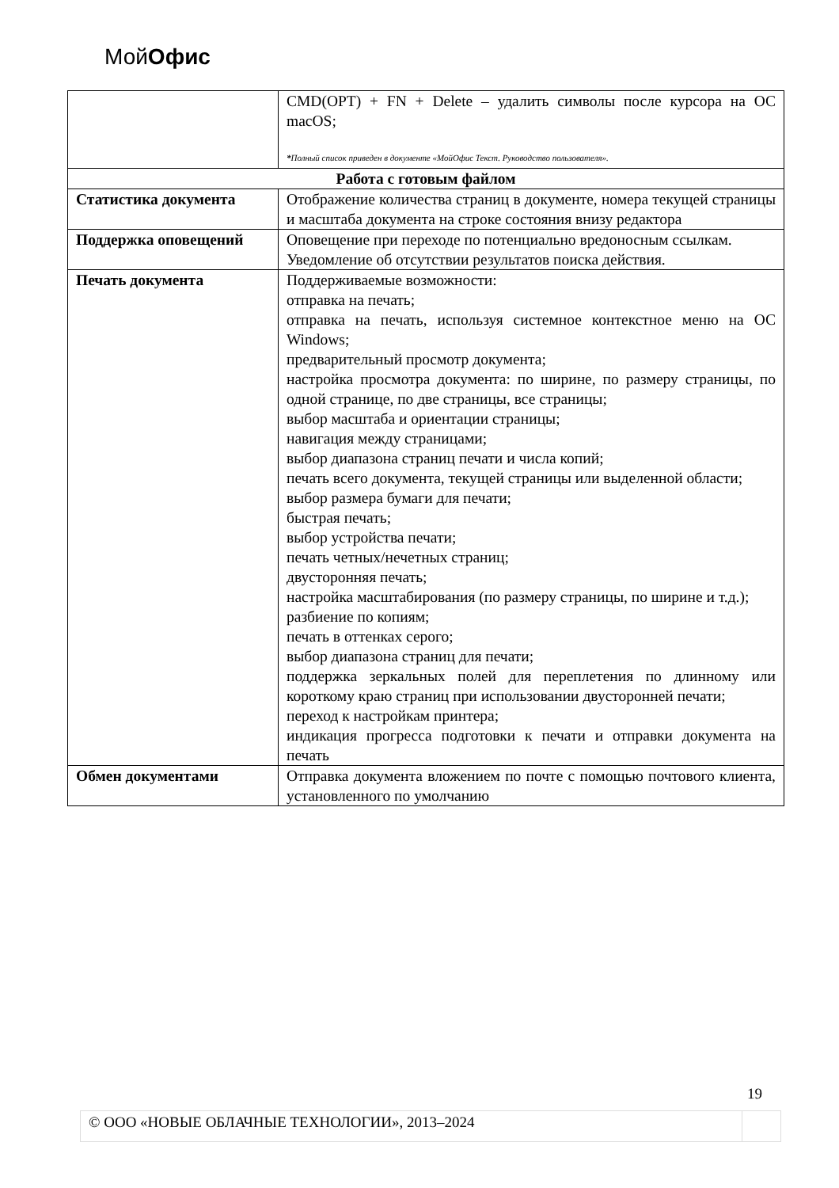МойОфис
| | CMD(OPT) + FN + Delete – удалить символы после курсора на ОС macOS; * Полный список приведен в документе «МойОфис Текст. Руководство пользователя». |
| Работа с готовым файлом | |
| Статистика документа | Отображение количества страниц в документе, номера текущей страницы и масштаба документа на строке состояния внизу редактора |
| Поддержка оповещений | Оповещение при переходе по потенциально вредоносным ссылкам. Уведомление об отсутствии результатов поиска действия. |
| Печать документа | Поддерживаемые возможности: отправка на печать; отправка на печать, используя системное контекстное меню на ОС Windows; предварительный просмотр документа; настройка просмотра документа: по ширине, по размеру страницы, по одной странице, по две страницы, все страницы; выбор масштаба и ориентации страницы; навигация между страницами; выбор диапазона страниц печати и числа копий; печать всего документа, текущей страницы или выделенной области; выбор размера бумаги для печати; быстрая печать; выбор устройства печати; печать четных/нечетных страниц; двусторонняя печать; настройка масштабирования (по размеру страницы, по ширине и т.д.); разбиение по копиям; печать в оттенках серого; выбор диапазона страниц для печати; поддержка зеркальных полей для переплетения по длинному или короткому краю страниц при использовании двусторонней печати; переход к настройкам принтера; индикация прогресса подготовки к печати и отправки документа на печать |
| Обмен документами | Отправка документа вложением по почте с помощью почтового клиента, установленного по умолчанию |
19
© ООО «НОВЫЕ ОБЛАЧНЫЕ ТЕХНОЛОГИИ», 2013–2024